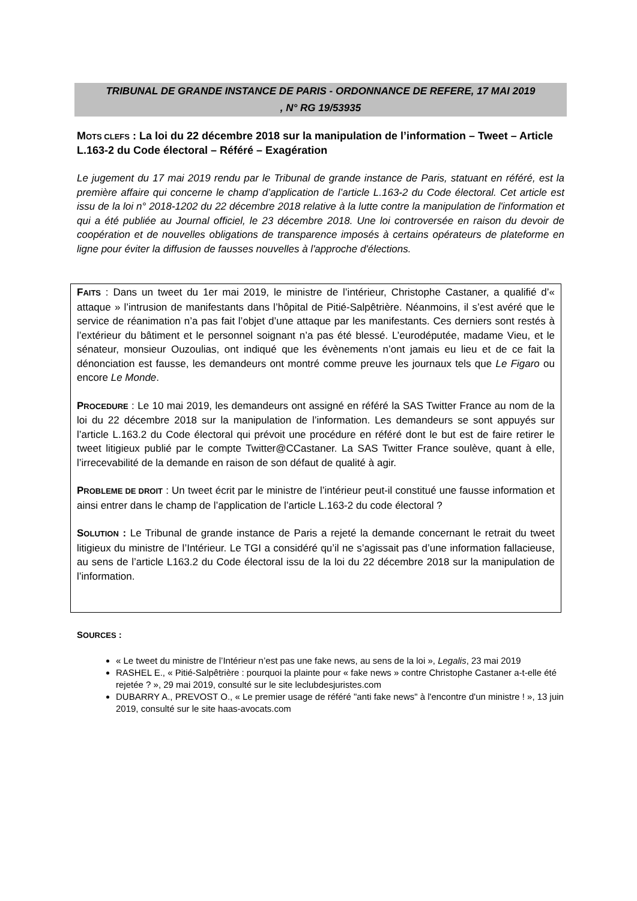TRIBUNAL DE GRANDE INSTANCE DE PARIS - ORDONNANCE DE REFERE, 17 MAI 2019
, N° RG 19/53935
MOTS CLEFS : La loi du 22 décembre 2018 sur la manipulation de l’information – Tweet – Article L.163-2 du Code électoral – Référé – Exagération
Le jugement du 17 mai 2019 rendu par le Tribunal de grande instance de Paris, statuant en référé, est la première affaire qui concerne le champ d’application de l’article L.163-2 du Code électoral. Cet article est issu de la loi n° 2018-1202 du 22 décembre 2018 relative à la lutte contre la manipulation de l'information et qui a été publiée au Journal officiel, le 23 décembre 2018. Une loi controversée en raison du devoir de coopération et de nouvelles obligations de transparence imposés à certains opérateurs de plateforme en ligne pour éviter la diffusion de fausses nouvelles à l'approche d'élections.
FAITS : Dans un tweet du 1er mai 2019, le ministre de l’intérieur, Christophe Castaner, a qualifié d’« attaque » l’intrusion de manifestants dans l’hôpital de Pitié-Salpêtrière. Néanmoins, il s’est avéré que le service de réanimation n’a pas fait l’objet d’une attaque par les manifestants. Ces derniers sont restés à l’extérieur du bâtiment et le personnel soignant n’a pas été blessé. L’eurodéputée, madame Vieu, et le sénateur, monsieur Ouzoulias, ont indiqué que les évènements n’ont jamais eu lieu et de ce fait la dénonciation est fausse, les demandeurs ont montré comme preuve les journaux tels que Le Figaro ou encore Le Monde.
PROCEDURE : Le 10 mai 2019, les demandeurs ont assigné en référé la SAS Twitter France au nom de la loi du 22 décembre 2018 sur la manipulation de l’information. Les demandeurs se sont appuyés sur l’article L.163.2 du Code électoral qui prévoit une procédure en référé dont le but est de faire retirer le tweet litigieux publié par le compte Twitter@CCastaner. La SAS Twitter France soulève, quant à elle, l’irrecevabilité de la demande en raison de son défaut de qualité à agir.
PROBLEME DE DROIT : Un tweet écrit par le ministre de l’intérieur peut-il constitué une fausse information et ainsi entrer dans le champ de l’application de l’article L.163-2 du code électoral ?
SOLUTION : Le Tribunal de grande instance de Paris a rejeté la demande concernant le retrait du tweet litigieux du ministre de l’Intérieur. Le TGI a considéré qu’il ne s’agissait pas d’une information fallacieuse, au sens de l’article L163.2 du Code électoral issu de la loi du 22 décembre 2018 sur la manipulation de l’information.
SOURCES :
« Le tweet du ministre de l’Intérieur n’est pas une fake news, au sens de la loi », Legalis, 23 mai 2019
RASHEL E., « Pitié-Salpêtrière : pourquoi la plainte pour « fake news » contre Christophe Castaner a-t-elle été rejetée ? », 29 mai 2019, consulté sur le site leclubdesjuristes.com
DUBARRY A., PREVOST O., « Le premier usage de référé "anti fake news" à l'encontre d'un ministre ! », 13 juin 2019, consulté sur le site haas-avocats.com